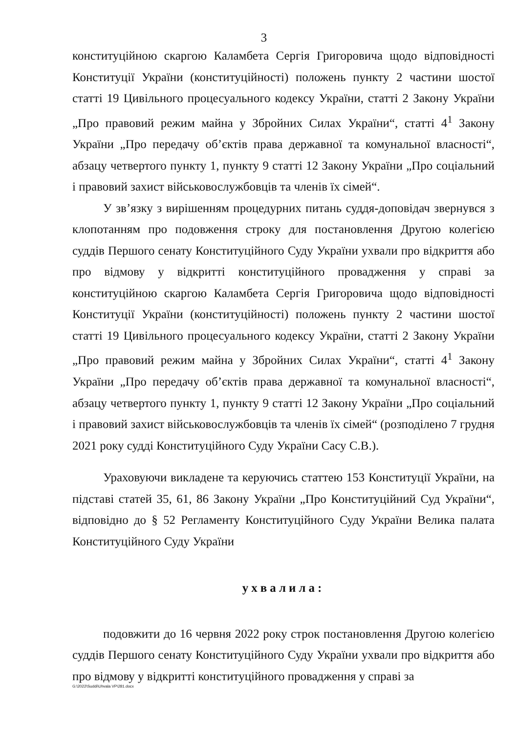3
конституційною скаргою Каламбета Сергія Григоровича щодо відповідності Конституції України (конституційності) положень пункту 2 частини шостої статті 19 Цивільного процесуального кодексу України, статті 2 Закону України „Про правовий режим майна у Збройних Силах України“, статті 4<sup>1</sup> Закону України „Про передачу об’єктів права державної та комунальної власності“, абзацу четвертого пункту 1, пункту 9 статті 12 Закону України „Про соціальний і правовий захист військовослужбовців та членів їх сімей“.
У зв’язку з вирішенням процедурних питань суддя-доповідач звернувся з клопотанням про подовження строку для постановлення Другою колегією суддів Першого сенату Конституційного Суду України ухвали про відкриття або про відмову у відкритті конституційного провадження у справі за конституційною скаргою Каламбета Сергія Григоровича щодо відповідності Конституції України (конституційності) положень пункту 2 частини шостої статті 19 Цивільного процесуального кодексу України, статті 2 Закону України „Про правовий режим майна у Збройних Силах України“, статті 4<sup>1</sup> Закону України „Про передачу об’єктів права державної та комунальної власності“, абзацу четвертого пункту 1, пункту 9 статті 12 Закону України „Про соціальний і правовий захист військовослужбовців та членів їх сімей“ (розподілено 7 грудня 2021 року судді Конституційного Суду України Сасу С.В.).
Ураховуючи викладене та керуючись статтею 153 Конституції України, на підставі статей 35, 61, 86 Закону України „Про Конституційний Суд України“, відповідно до § 52 Регламенту Конституційного Суду України Велика палата Конституційного Суду України
ухвалила:
подовжити до 16 червня 2022 року строк постановлення Другою колегією суддів Першого сенату Конституційного Суду України ухвали про відкриття або про відмову у відкритті конституційного провадження у справі за
G:\2022\Suddi\Uhvala VP\281.docx